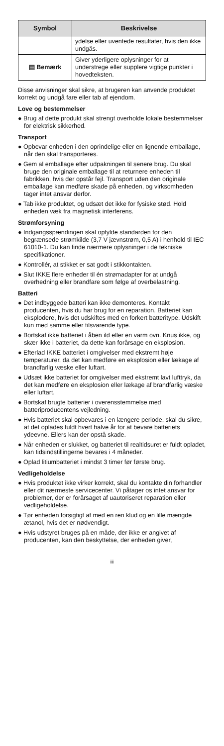| Symbol | Beskrivelse |
| --- | --- |
| | ydelse eller uventede resultater, hvis den ikke undgås. |
| ▤ Bemærk | Giver yderligere oplysninger for at understrege eller supplere vigtige punkter i hovedteksten. |
Disse anvisninger skal sikre, at brugeren kan anvende produktet korrekt og undgå fare eller tab af ejendom.
Love og bestemmelser
● Brug af dette produkt skal strengt overholde lokale bestemmelser for elektrisk sikkerhed.
Transport
● Opbevar enheden i den oprindelige eller en lignende emballage, når den skal transporteres.
● Gem al emballage efter udpakningen til senere brug. Du skal bruge den originale emballage til at returnere enheden til fabrikken, hvis der opstår fejl. Transport uden den originale emballage kan medføre skade på enheden, og virksomheden tager intet ansvar derfor.
● Tab ikke produktet, og udsæt det ikke for fysiske stød. Hold enheden væk fra magnetisk interferens.
Strømforsyning
● Indgangsspændingen skal opfylde standarden for den begrænsede strømkilde (3,7 V jævnstrøm, 0,5 A) i henhold til IEC 61010-1. Du kan finde nærmere oplysninger i de tekniske specifikationer.
● Kontrollér, at stikket er sat godt i stikkontakten.
● Slut IKKE flere enheder til én strømadapter for at undgå overhedning eller brandfare som følge af overbelastning.
Batteri
● Det indbyggede batteri kan ikke demonteres. Kontakt producenten, hvis du har brug for en reparation. Batteriet kan eksplodere, hvis det udskiftes med en forkert batteritype. Udskift kun med samme eller tilsvarende type.
● Bortskaf ikke batteriet i åben ild eller en varm ovn. Knus ikke, og skær ikke i batteriet, da dette kan forårsage en eksplosion.
● Efterlad IKKE batteriet i omgivelser med ekstremt høje temperaturer, da det kan medføre en eksplosion eller lækage af brandfarlig væske eller luftart.
● Udsæt ikke batteriet for omgivelser med ekstremt lavt lufttryk, da det kan medføre en eksplosion eller lækage af brandfarlig væske eller luftart.
● Bortskaf brugte batterier i overensstemmelse med batteriproducentens vejledning.
● Hvis batteriet skal opbevares i en længere periode, skal du sikre, at det oplades fuldt hvert halve år for at bevare batteriets ydeevne. Ellers kan der opstå skade.
● Når enheden er slukket, og batteriet til realtidsuret er fuldt opladet, kan tidsindstillingerne bevares i 4 måneder.
● Oplad litiumbatteriet i mindst 3 timer før første brug.
Vedligeholdelse
● Hvis produktet ikke virker korrekt, skal du kontakte din forhandler eller dit nærmeste servicecenter. Vi påtager os intet ansvar for problemer, der er forårsaget af uautoriseret reparation eller vedligeholdelse.
● Tør enheden forsigtigt af med en ren klud og en lille mængde ætanol, hvis det er nødvendigt.
● Hvis udstyret bruges på en måde, der ikke er angivet af producenten, kan den beskyttelse, der enheden giver,
iii